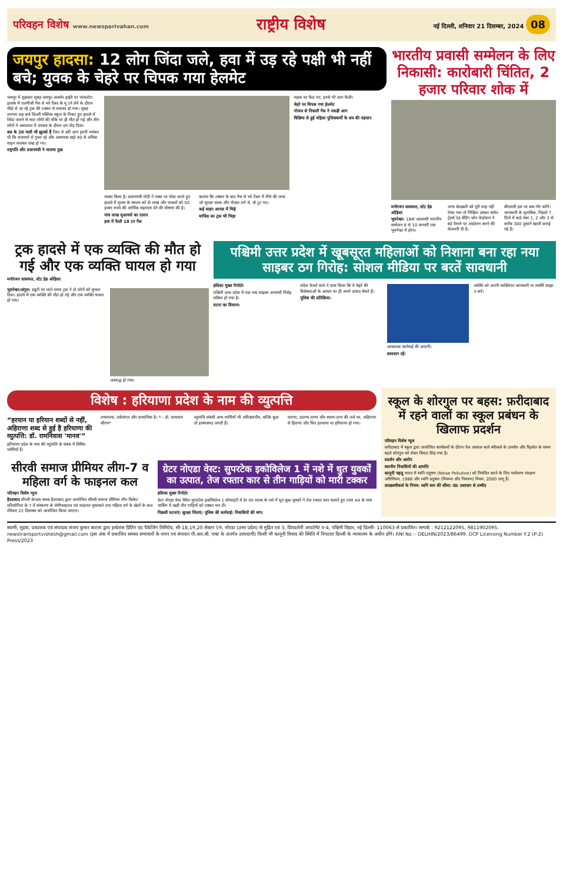परिवहन विशेष www.newsparivahan.com
राष्ट्रीय विशेष
नई दिल्ली, शनिवार 21 दिसम्बर, 2024 08
जयपुर हादसा: 12 लोग जिंदा जले, हवा में उड़ रहे पक्षी भी नहीं बचे; युवक के चेहरे पर चिपक गया हेलमेट
जयपुर में शुक्रवार सुबह जयपुर-अजमेर हाईवे पर भांकरोटा इलाके में एलपीजी गैस से भरे टैंकर के यू टर्न लेने के दौरान पीछे से आ रहे ट्रक की टक्कर से धमाका हो गया। सुबह लगभग छह बजे दिल्ली पब्लिक स्कूल के निकट हुए हादसे में जिंदा जलने से सात लोगों की मौके पर ही मौत हो गई और तीन लोगों ने अस्पताल में उपचार के दौरान दम तोड़ दिया।
बस के 20 यात्री भी झुलसे हैं टैंकर से उठी आग इतनी भयंकर थी कि राजमार्ग से गुजर रहे और आसपास खड़े 40 से अधिक वाहन जलकर राख हो गए।
राष्ट्रपति और प्रधानमंत्री ने जताया दुख
व्यक्त किया है। प्रधानमंत्री मोदी ने एक्स पर पोस्ट करते हुए हादसे में मृतक के स्वजन को दो लाख और घायलों को 50 हजार रुपये की आर्थिक सहायता देने की घोषणा की है।
पांच लाख मुआवजे का एलान
हवा में फैली 18 टन गैस
बताया कि टक्कर के बाद गैस से भरे टैंकर में नीचे की तरफ जो सुरक्षा वाल्व और नोजल लगे थे, वो टूट गए।
कई वाहन आपस में भिड़े
माचिस का ट्रक भी भिड़ा
सड़क पर फैल गए, इनसे भी आग फैली।
चेहरे पर चिपक गया हेलमेट
नोजल से निकली गैस ने पकड़ी आग
बिछिया से हुई महिला पुलिसकर्मी के शव की पहचान
भारतीय प्रवासी सम्मेलन के लिए निकासी: कारोबारी चिंतित, 2 हजार परिवार शोक में
मनोरंजन सासमल, स्टेट हेड ओड़िशा
भुवनेश्वर: 18वां अप्रवासी भारतीय सम्मेलन 8 से 10 जनवरी तक भुवनेश्वर में होगा।
अगर बेदखली को पूरी तरह नहीं रोका गया तो निखिल उत्कल स्मॉल ट्रेडर्स एंड वेंडिंग जोन फेडरेशन ने बड़े पैमाने पर आंदोलन करने की चेतावनी दी है।
बीएमसी इस पर कब गौर करेंगे। जानकारी के मुताबिक, पिछले 7 दिनों में वार्ड नंबर 1, 2 और 3 से करीब 300 दुकानें खाली कराई गई हैं।
ट्रक हादसे में एक व्यक्ति की मौत हो गई और एक व्यक्ति घायल हो गया
मनोरंजन सासमल, स्टेट हेड ओड़िशा
भुवनेश्वर/अंगुल: ड्यूटी पर जाते समय ट्रक ने दो लोगों को कुचल दिया। हादसे में एक व्यक्ति की मौत हो गई और एक व्यक्ति घायल हो गया।
अवरुद्ध हो गया।
पश्चिमी उत्तर प्रदेश में खूबसूरत महिलाओं को निशाना बना रहा नया साइबर ठग गिरोह: सोशल मीडिया पर बरतें सावधानी
इशिका मुख्य रिपोर्टर
पश्चिमी उत्तर प्रदेश में एक नया साइबर अपराधी गिरोह सक्रिय हो गया है।
घटना का विवरण:
संदेश भेजने वाले ने दावा किया कि वे चेहरे की विशेषताओं के आधार पर ही अपने उत्पाद बेचते हैं।
पुलिस की प्रतिक्रिया:
आवश्यक कार्रवाई की जाएगी।
सावधान रहें:
व्यक्ति को अपनी व्यक्तिगत जानकारी या तस्वीरें साझा न करें।
विशेष : हरियाणा प्रदेश के नाम की व्युत्पत्ति
“हरयान या हरियान शब्दों से नहीं, अहिराणा शब्द से हुई है हरियाणा की व्युत्पत्ति: डॉ. रामनिवास 'मानव'”
हरियाणा प्रदेश के नाम की व्युत्पत्ति के संबंध में विविध थ्योरियाँ हैं।
तथ्यपरक, तर्कसंगत और प्रामाणिक है। *-- डॉ. सत्यवान सौरभ*
व्युत्पत्ति संबंधी अन्य थ्योरियाँ भी अविश्वसनीय, बल्कि कुछ तो हास्यास्पद लगती हैं।
तारणा, उठाणा-ठाणा और स्थाण-ठाण की तर्ज पर, अहिराणा से हिराणा और फिर हरयाणा या हरियाणा हो गया।
सीरवी समाज प्रीमियर लीग-7 व महिला वर्ग के फाइनल कल
परिवहन विशेष न्यूज
हैदराबाद सीरवी फ्रेन्डस क्लब हैदराबाद द्वारा आयोजित सीरवी समाज प्रीमियर लीग क्रिकेट प्रतियोगिता के 7 वें संस्करण के सेमीफाइनल एवं फाइनल मुकाबले तथा महिला वर्ग के खेलों के कल रविवार 22 दिसम्बर को आयोजित किया जाएगा।
ग्रेटर नोएडा वेस्ट: सुपरटेक इकोविलेज 1 में नशे में धुत युवकों का उत्पात, तेज रफ्तार कार से तीन गाड़ियों को मारी टक्कर
इशिका मुख्य रिपोर्टर
ग्रेटर नोएडा वेस्ट स्थित सुपरटेक इकोविलेज 1 सोसाइटी में देर रात शराब के नशे में धुत कुछ युवकों ने तेज रफ्तार कार चलाते हुए टावर A4 के पास पार्किंग में खड़ी तीन गाड़ियों को टक्कर मार दी।
पिछली घटनाएं: सुरक्षा चिंताएं: पुलिस की कार्रवाई: निवासियों की मांग:
स्कूल के शोरगुल पर बहस: फ़रीदाबाद में रहने वालों का स्कूल प्रबंधन के खिलाफ प्रदर्शन
परिवहन विशेष न्यूज
फ़रीदाबाद में स्कूल द्वारा आयोजित कार्यक्रमों के दौरान तेज आवाज वाले स्पीकर्स के उपयोग और रिहर्सल के समय बढ़ते शोरगुल को लेकर विवाद छिड़ गया है।
प्रदर्शन और आरोप
स्थानीय निवासियों की आपत्ति
कानूनी पहलू भारत में ध्वनि प्रदूषण (Noise Pollution) को नियंत्रित करने के लिए पर्यावरण संरक्षण अधिनियम, 1986 और ध्वनि प्रदूषण (नियमन और नियंत्रण) नियम, 2000 लागू हैं।
लाउडस्पीकर्स के नियम: ध्वनि स्तर की सीमा: दंड: प्रशासन से उम्मीद
स्वामी, मुद्रक, प्रकाशक एवं संपादक संजय कुमार बाटला द्वारा इम्प्रेशंस प्रिंटिंग एंड पैकेजिंग लिमिटेड, सी-18,19,20 सेक्टर 59, नोएडा (उत्तर प्रदेश) से मुद्रित एवं 3, प्रियदर्शनी अपार्टमेंट ए-4, पश्चिमी विहार, नई दिल्ली- 110063 से प्रकाशित। सम्पर्क : 9212122095, 9811902095. newstransportvishesh@gmail.com (इस अंक में प्रकाशित समस्त समाचारों के चयन एवं संपादन पी.आर.बी. एक्ट के अंतर्गत उत्तरदायी) किसी भी कानूनी विवाद की स्थिति में निपटारा दिल्ली के न्यायालय के अधीन होंगे। RNI No :- DELHIN/2023/86499. DCP Licensing Number F.2 (P-2) Press/2023